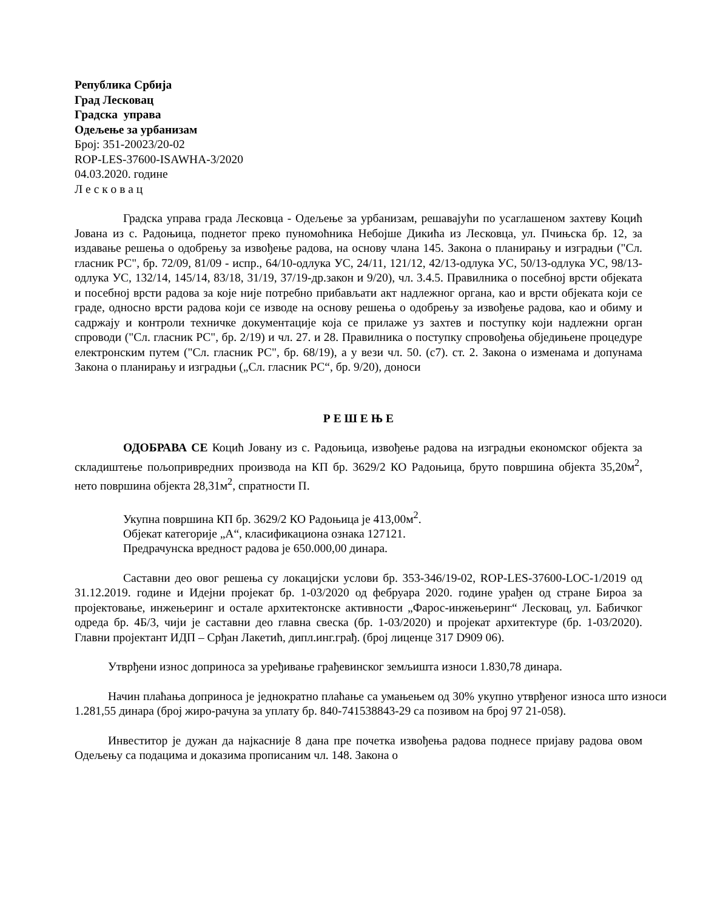Република Србија
Град Лесковац
Градска управа
Одељење за урбанизам
Број: 351-20023/20-02
ROP-LES-37600-ISAWHA-3/2020
04.03.2020. године
Л е с к о в а ц
Градска управа града Лесковца - Одељење за урбанизам, решавајући по усаглашеном захтеву Коцић Јована из с. Радоњица, поднетог преко пуномоћника Небојше Дикића из Лесковца, ул. Пчињска бр. 12, за издавање решења о одобрењу за извођење радова, на основу члана 145. Закона о планирању и изградњи ("Сл. гласник РС", бр. 72/09, 81/09 - испр., 64/10-одлука УС, 24/11, 121/12, 42/13-одлука УС, 50/13-одлука УС, 98/13- одлука УС, 132/14, 145/14, 83/18, 31/19, 37/19-др.закон и 9/20), чл. 3.4.5. Правилника о посебној врсти објеката и посебној врсти радова за које није потребно прибављати акт надлежног органа, као и врсти објеката који се граде, односно врсти радова који се изводе на основу решења о одобрењу за извођење радова, као и обиму и садржају и контроли техничке документације која се прилаже уз захтев и поступку који надлежни орган спроводи ("Сл. гласник РС", бр. 2/19) и чл. 27. и 28. Правилника о поступку спровођења обједињене процедуре електронским путем ("Сл. гласник РС", бр. 68/19), а у вези чл. 50. (с7). ст. 2. Закона о изменама и допунама Закона о планирању и изградњи („Сл. гласник РС“, бр. 9/20), доноси
Р Е Ш Е Њ Е
ОДОБРАВА СЕ Коцић Јовану из с. Радоњица, извођење радова на изградњи економског објекта за складиштење пољопривредних производа на КП бр. 3629/2 КО Радоњица, бруто површина објекта 35,20м<sup>2</sup>, нето површина објекта 28,31м<sup>2</sup>, спратности П.
Укупна површина КП бр. 3629/2 КО Радоњица је 413,00м<sup>2</sup>.
Објекат категорије „А“, класификациона ознака 127121.
Предрачунска вредност радова је 650.000,00 динара.
Саставни део овог решења су локацијски услови бр. 353-346/19-02, ROP-LES-37600-LOC-1/2019 од 31.12.2019. године и Идејни пројекат бр. 1-03/2020 од фебруара 2020. године урађен од стране Бироа за пројектовање, инжењеринг и остале архитектонске активности „Фарос-инжењеринг“ Лесковац, ул. Бабичког одреда бр. 4Б/3, чији је саставни део главна свеска (бр. 1-03/2020) и пројекат архитектуре (бр. 1-03/2020). Главни пројектант ИДП – Срђан Лакетић, дипл.инг.грађ. (број лиценце 317 D909 06).
Утврђени износ доприноса за уређивање грађевинског земљишта износи 1.830,78 динара.
Начин плаћања доприноса је једнократно плаћање са умањењем од 30% укупно утврђеног износа што износи 1.281,55 динара (број жиро-рачуна за уплату бр. 840-741538843-29 са позивом на број 97 21-058).
Инвеститор је дужан да најкасније 8 дана пре почетка извођења радова поднесе пријаву радова овом Одељењу са подацима и доказима прописаним чл. 148. Закона о